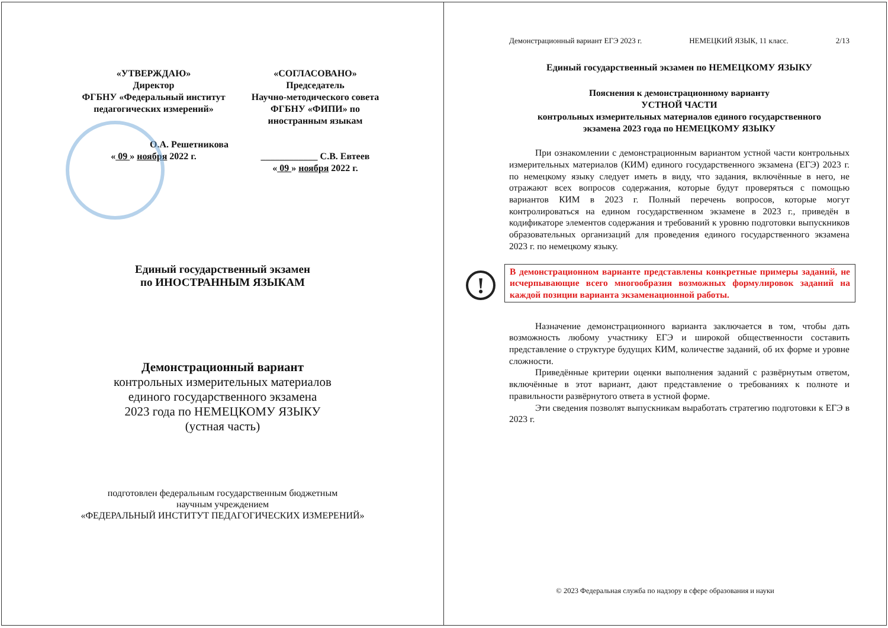«УТВЕРЖДАЮ»
Директор
ФГБНУ «Федеральный институт
педагогических измерений»
О.А. Решетникова
« 09 » ноября 2022 г.
«СОГЛАСОВАНО»
Председатель
Научно-методического совета
ФГБНУ «ФИПИ» по
иностранным языкам
____________ С.В. Евтеев
« 09 » ноября 2022 г.
Единый государственный экзамен
по ИНОСТРАННЫМ ЯЗЫКАМ
Демонстрационный вариант
контрольных измерительных материалов
единого государственного экзамена
2023 года по НЕМЕЦКОМУ ЯЗЫКУ
(устная часть)
подготовлен федеральным государственным бюджетным
научным учреждением
«ФЕДЕРАЛЬНЫЙ ИНСТИТУТ ПЕДАГОГИЧЕСКИХ ИЗМЕРЕНИЙ»
Демонстрационный вариант ЕГЭ 2023 г. НЕМЕЦКИЙ ЯЗЫК, 11 класс. 2/13
Единый государственный экзамен по НЕМЕЦКОМУ ЯЗЫКУ
Пояснения к демонстрационному варианту
УСТНОЙ ЧАСТИ
контрольных измерительных материалов единого государственного
экзамена 2023 года по НЕМЕЦКОМУ ЯЗЫКУ
При ознакомлении с демонстрационным вариантом устной части контрольных измерительных материалов (КИМ) единого государственного экзамена (ЕГЭ) 2023 г. по немецкому языку следует иметь в виду, что задания, включённые в него, не отражают всех вопросов содержания, которые будут проверяться с помощью вариантов КИМ в 2023 г. Полный перечень вопросов, которые могут контролироваться на едином государственном экзамене в 2023 г., приведён в кодификаторе элементов содержания и требований к уровню подготовки выпускников образовательных организаций для проведения единого государственного экзамена 2023 г. по немецкому языку.
! В демонстрационном варианте представлены конкретные примеры заданий, не исчерпывающие всего многообразия возможных формулировок заданий на каждой позиции варианта экзаменационной работы.
Назначение демонстрационного варианта заключается в том, чтобы дать возможность любому участнику ЕГЭ и широкой общественности составить представление о структуре будущих КИМ, количестве заданий, об их форме и уровне сложности.
Приведённые критерии оценки выполнения заданий с развёрнутым ответом, включённые в этот вариант, дают представление о требованиях к полноте и правильности развёрнутого ответа в устной форме.
Эти сведения позволят выпускникам выработать стратегию подготовки к ЕГЭ в 2023 г.
© 2023 Федеральная служба по надзору в сфере образования и науки